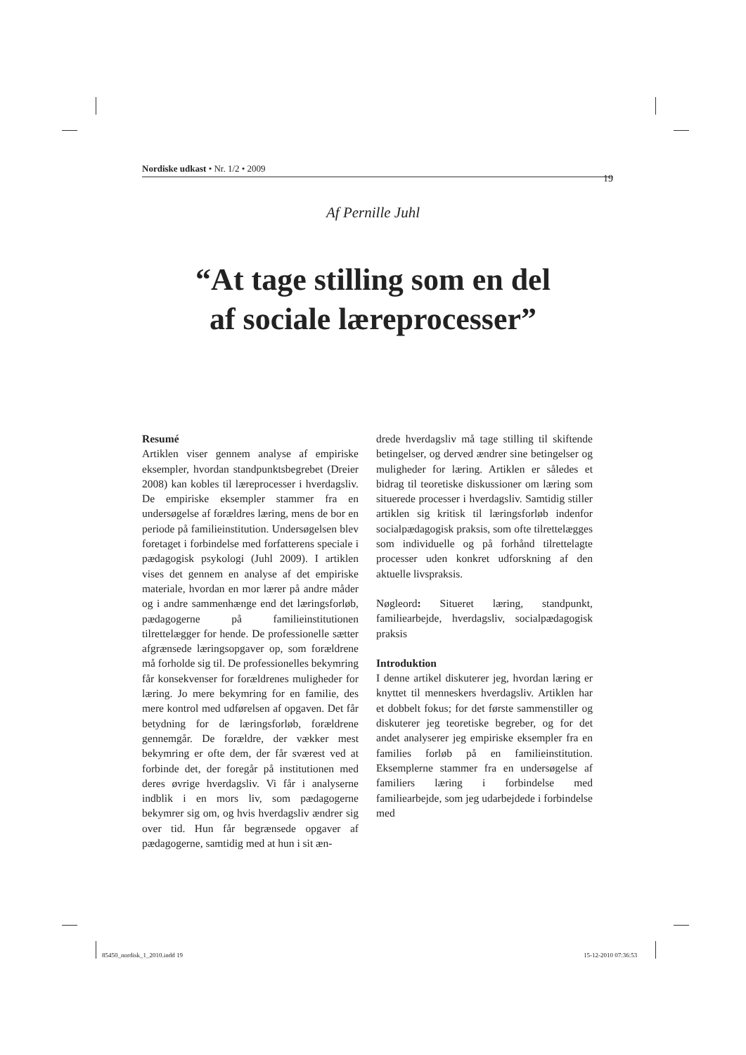Nordiske udkast • Nr. 1/2 • 2009
19
Af Pernille Juhl
“At tage stilling som en del
af sociale læreprocesser”
Resumé
Artiklen viser gennem analyse af empiriske eksempler, hvordan standpunktsbegrebet (Dreier 2008) kan kobles til læreprocesser i hverdagsliv. De empiriske eksempler stammer fra en undersøgelse af forældres læring, mens de bor en periode på familieinstitution. Undersøgelsen blev foretaget i forbindelse med forfatterens speciale i pædagogisk psykologi (Juhl 2009). I artiklen vises det gennem en analyse af det empiriske materiale, hvordan en mor lærer på andre måder og i andre sammenhænge end det læringsforløb, pædagogerne på familieinstitutionen tilrettelægger for hende. De professionelle sætter afgrænsede læringsopgaver op, som forældrene må forholde sig til. De professionelles bekymring får konsekvenser for forældrenes muligheder for læring. Jo mere bekymring for en familie, des mere kontrol med udførelsen af opgaven. Det får betydning for de læringsforløb, forældrene gennemgår. De forældre, der vækker mest bekymring er ofte dem, der får sværest ved at forbinde det, der foregår på institutionen med deres øvrige hverdagsliv. Vi får i analyserne indblik i en mors liv, som pædagogerne bekymrer sig om, og hvis hverdagsliv ændrer sig over tid. Hun får begrænsede opgaver af pædagogerne, samtidig med at hun i sit æn-
drede hverdagsliv må tage stilling til skiftende betingelser, og derved ændrer sine betingelser og muligheder for læring. Artiklen er således et bidrag til teoretiske diskussioner om læring som situerede processer i hverdagsliv. Samtidig stiller artiklen sig kritisk til læringsforløb indenfor socialpædagogisk praksis, som ofte tilrettelægges som individuelle og på forhånd tilrettelagte processer uden konkret udforskning af den aktuelle livspraksis.
Nøgleord: Situeret læring, standpunkt, familiearbejde, hverdagsliv, socialpædagogisk praksis
Introduktion
I denne artikel diskuterer jeg, hvordan læring er knyttet til menneskers hverdagsliv. Artiklen har et dobbelt fokus; for det første sammenstiller og diskuterer jeg teoretiske begreber, og for det andet analyserer jeg empiriske eksempler fra en families forløb på en familieinstitution. Eksemplerne stammer fra en undersøgelse af familiers læring i forbindelse med familiearbejde, som jeg udarbejdede i forbindelse med
85450_nordisk_1_2010.indd 19 15-12-2010 07:36:53